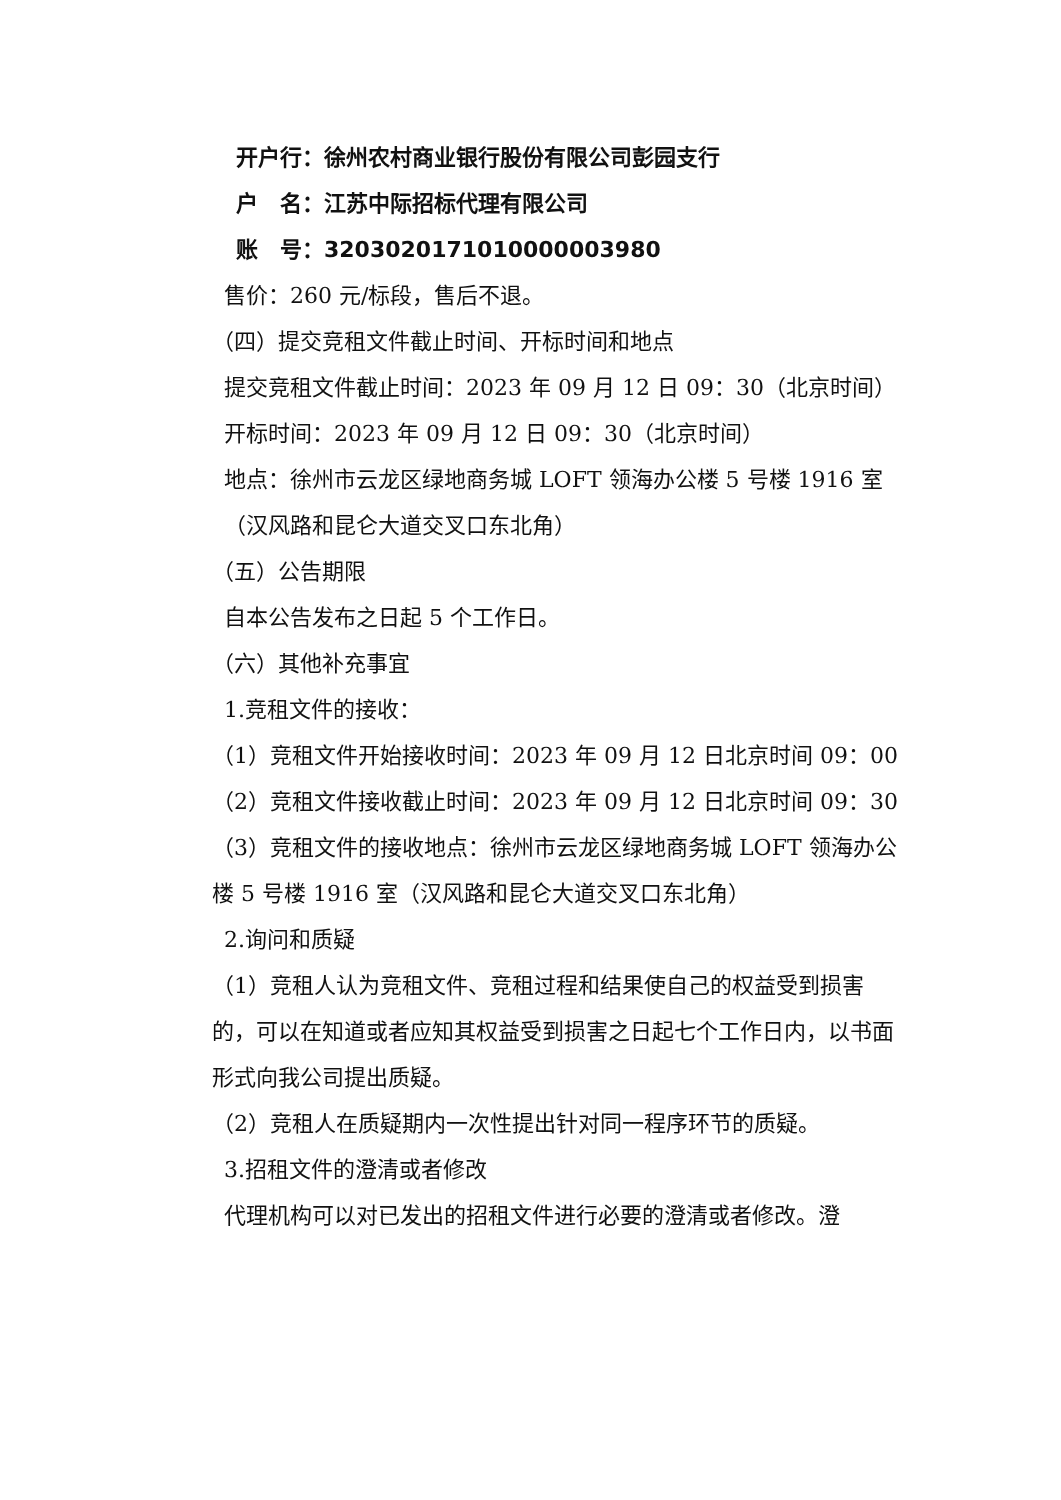开户行：徐州农村商业银行股份有限公司彭园支行
户　名：江苏中际招标代理有限公司
账　号：3203020171010000003980
售价：260 元/标段，售后不退。
（四）提交竞租文件截止时间、开标时间和地点
提交竞租文件截止时间：2023 年 09 月 12 日 09：30（北京时间）
开标时间：2023 年 09 月 12 日 09：30（北京时间）
地点：徐州市云龙区绿地商务城 LOFT 领海办公楼 5 号楼 1916 室（汉风路和昆仑大道交叉口东北角）
（五）公告期限
自本公告发布之日起 5 个工作日。
（六）其他补充事宜
1.竞租文件的接收：
（1）竞租文件开始接收时间：2023 年 09 月 12 日北京时间 09：00
（2）竞租文件接收截止时间：2023 年 09 月 12 日北京时间 09：30
（3）竞租文件的接收地点：徐州市云龙区绿地商务城 LOFT 领海办公楼 5 号楼 1916 室（汉风路和昆仑大道交叉口东北角）
2.询问和质疑
（1）竞租人认为竞租文件、竞租过程和结果使自己的权益受到损害的，可以在知道或者应知其权益受到损害之日起七个工作日内，以书面形式向我公司提出质疑。
（2）竞租人在质疑期内一次性提出针对同一程序环节的质疑。
3.招租文件的澄清或者修改
代理机构可以对已发出的招租文件进行必要的澄清或者修改。澄